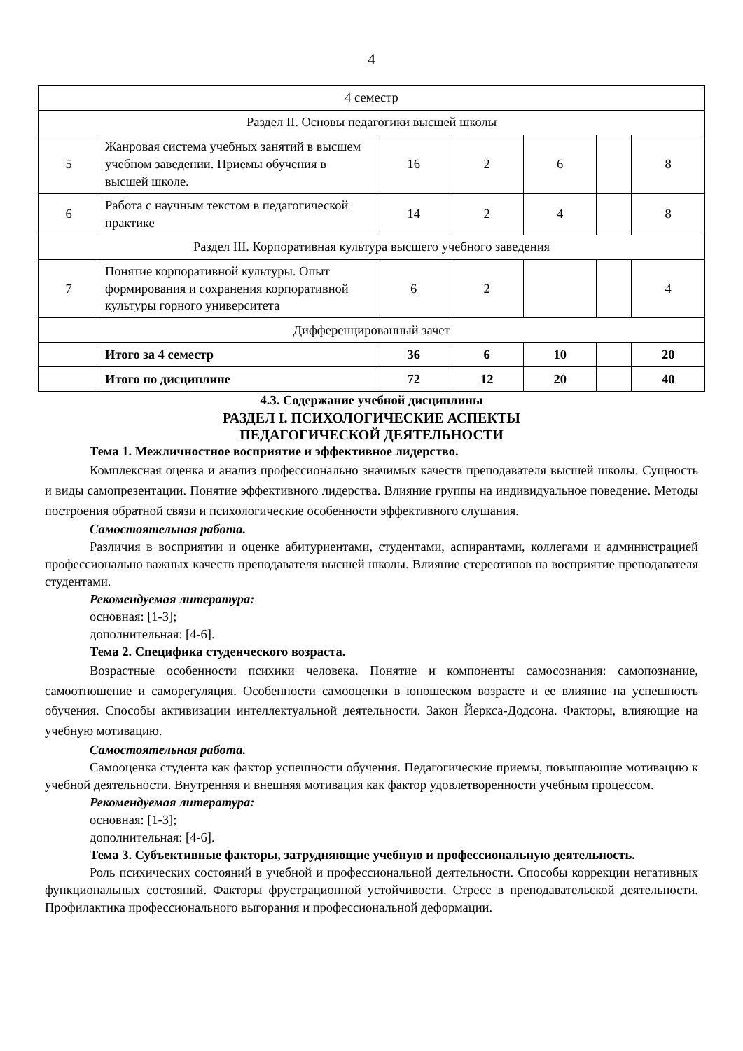4
| 4 семестр | | | | | | |
| Раздел II. Основы педагогики высшей школы | | | | | | |
| 5 | Жанровая система учебных занятий в высшем учебном заведении. Приемы обучения в высшей школе. | 16 | 2 | 6 | | 8 |
| 6 | Работа с научным текстом в педагогической практике | 14 | 2 | 4 | | 8 |
| Раздел III. Корпоративная культура высшего учебного заведения | | | | | | |
| 7 | Понятие корпоративной культуры. Опыт формирования и сохранения корпоративной культуры горного университета | 6 | 2 | | | 4 |
| Дифференцированный зачет | | | | | | |
| | Итого за 4 семестр | 36 | 6 | 10 | | 20 |
| | Итого по дисциплине | 72 | 12 | 20 | | 40 |
4.3. Содержание учебной дисциплины
РАЗДЕЛ I. ПСИХОЛОГИЧЕСКИЕ АСПЕКТЫ
ПЕДАГОГИЧЕСКОЙ ДЕЯТЕЛЬНОСТИ
Тема 1. Межличностное восприятие и эффективное лидерство.
Комплексная оценка и анализ профессионально значимых качеств преподавателя высшей школы. Сущность и виды самопрезентации. Понятие эффективного лидерства. Влияние группы на индивидуальное поведение. Методы построения обратной связи и психологические особенности эффективного слушания.
Самостоятельная работа.
Различия в восприятии и оценке абитуриентами, студентами, аспирантами, коллегами и администрацией профессионально важных качеств преподавателя высшей школы. Влияние стереотипов на восприятие преподавателя студентами.
Рекомендуемая литература:
основная: [1-3];
дополнительная: [4-6].
Тема 2. Специфика студенческого возраста.
Возрастные особенности психики человека. Понятие и компоненты самосознания: самопознание, самоотношение и саморегуляция. Особенности самооценки в юношеском возрасте и ее влияние на успешность обучения. Способы активизации интеллектуальной деятельности. Закон Йеркса-Додсона. Факторы, влияющие на учебную мотивацию.
Самостоятельная работа.
Самооценка студента как фактор успешности обучения. Педагогические приемы, повышающие мотивацию к учебной деятельности. Внутренняя и внешняя мотивация как фактор удовлетворенности учебным процессом.
Рекомендуемая литература:
основная: [1-3];
дополнительная: [4-6].
Тема 3. Субъективные факторы, затрудняющие учебную и профессиональную деятельность.
Роль психических состояний в учебной и профессиональной деятельности. Способы коррекции негативных функциональных состояний. Факторы фрустрационной устойчивости. Стресс в преподавательской деятельности. Профилактика профессионального выгорания и профессиональной деформации.